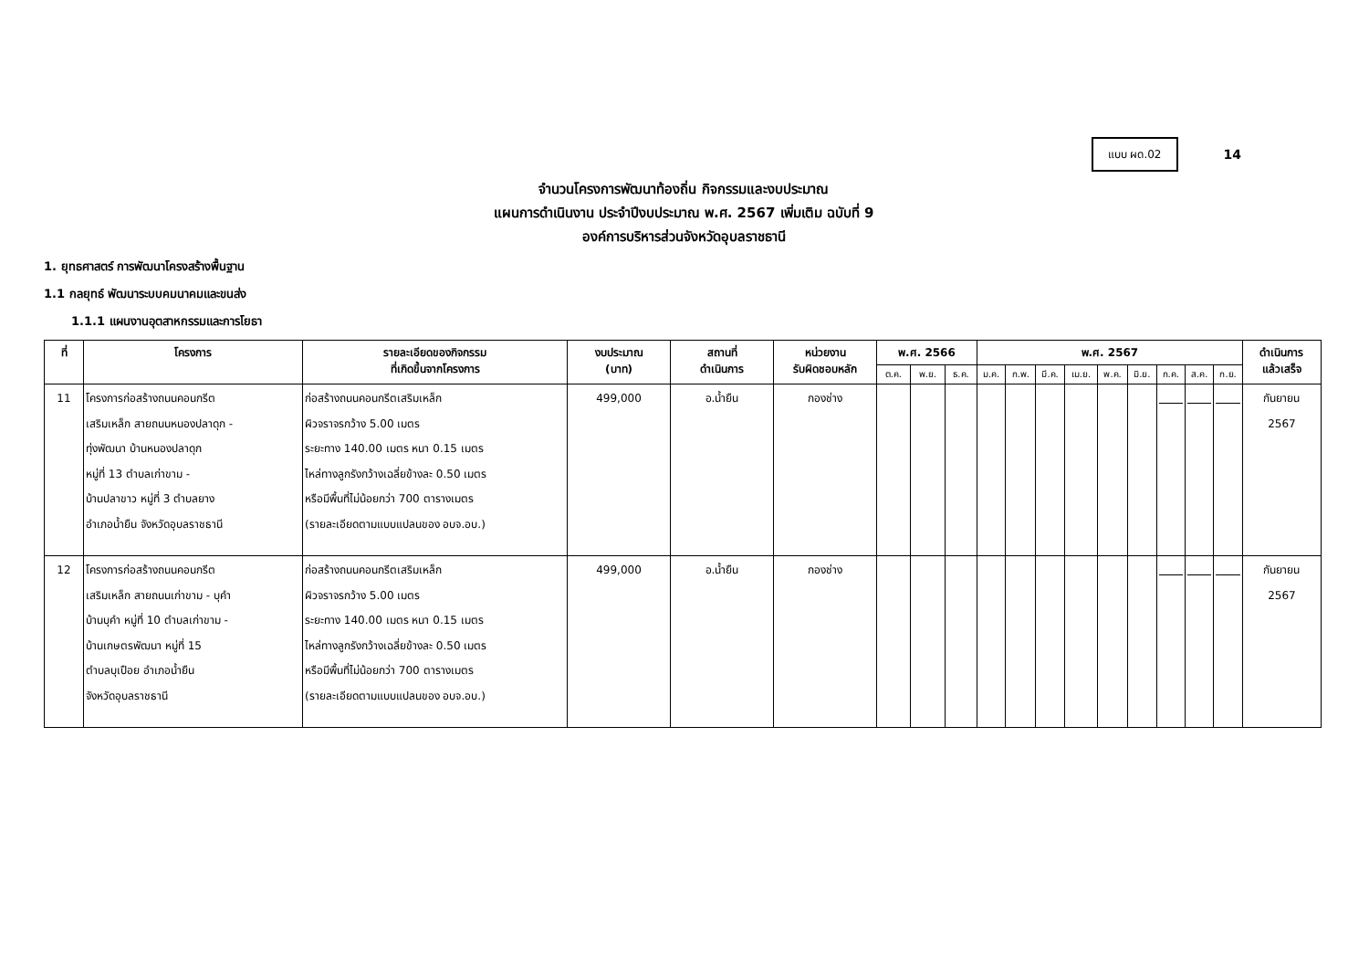แบบ ผด.02
14
จำนวนโครงการพัฒนาท้องถิ่น กิจกรรมและงบประมาณ
แผนการดำเนินงาน ประจำปีงบประมาณ พ.ศ. 2567 เพิ่มเติม ฉบับที่ 9
องค์การบริหารส่วนจังหวัดอุบลราชธานี
1. ยุทธศาสตร์ การพัฒนาโครงสร้างพื้นฐาน
1.1 กลยุทธ์ พัฒนาระบบคมนาคมและขนส่ง
1.1.1 แผนงานอุตสาหกรรมและการโยธา
| ที่ | โครงการ | รายละเอียดของกิจกรรม ที่เกิดขึ้นจากโครงการ | งบประมาณ (บาท) | สถานที่ ดำเนินการ | หน่วยงาน รับผิดชอบหลัก | พ.ศ. 2566 | | | พ.ศ. 2567 | | | | | | | | | ดำเนินการ แล้วเสร็จ |
| --- | --- | --- | --- | --- | --- | --- | --- | --- | --- | --- | --- | --- | --- | --- | --- | --- | --- | --- |
| | | | | | | ต.ค. | พ.ย. | ธ.ค. | ม.ค. | ก.พ. | มี.ค. | เม.ย. | พ.ค. | มิ.ย. | ก.ค. | ส.ค. | ก.ย. | |
| 11 | โครงการก่อสร้างถนนคอนกรีต เสริมเหล็ก สายถนนหนองปลาดุก - ทุ่งพัฒนา บ้านหนองปลาดุก หมู่ที่ 13 ตำบลเก่าขาม - บ้านปลาขาว หมู่ที่ 3 ตำบลยาง อำเภอน้ำยืน จังหวัดอุบลราชธานี | ก่อสร้างถนนคอนกรีตเสริมเหล็ก ผิวจราจรกว้าง 5.00 เมตร ระยะทาง 140.00 เมตร หนา 0.15 เมตร ไหล่ทางลูกรังกว้างเฉลี่ยข้างละ 0.50 เมตร หรือมีพื้นที่ไม่น้อยกว่า 700 ตารางเมตร (รายละเอียดตามแบบแปลนของ อบจ.อบ.) | 499,000 | อ.น้ำยืน | กองช่าง | | | | | | | | | | | | | กันยายน 2567 |
| 12 | โครงการก่อสร้างถนนคอนกรีต เสริมเหล็ก สายถนนเก่าขาม - บุคำ บ้านบุคำ หมู่ที่ 10 ตำบลเก่าขาม - บ้านเกษตรพัฒนา หมู่ที่ 15 ตำบลบุเปือย อำเภอน้ำยืน จังหวัดอุบลราชธานี | ก่อสร้างถนนคอนกรีตเสริมเหล็ก ผิวจราจรกว้าง 5.00 เมตร ระยะทาง 140.00 เมตร หนา 0.15 เมตร ไหล่ทางลูกรังกว้างเฉลี่ยข้างละ 0.50 เมตร หรือมีพื้นที่ไม่น้อยกว่า 700 ตารางเมตร (รายละเอียดตามแบบแปลนของ อบจ.อบ.) | 499,000 | อ.น้ำยืน | กองช่าง | | | | | | | | | | | | | กันยายน 2567 |